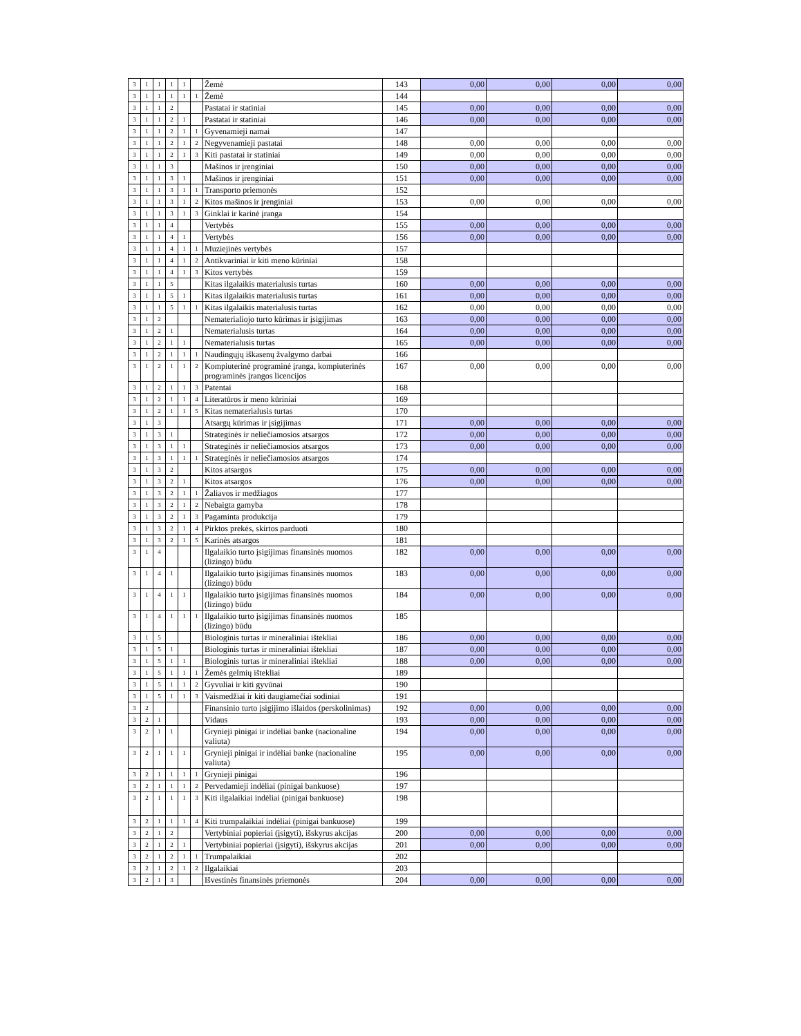| 3 | 1 | 1 | 1 | 1 | | Žemė | 143 | 0,00 | 0,00 | 0,00 | 0,00 |
| 3 | 1 | 1 | 1 | 1 | 1 | Žemė | 144 | | | | |
| 3 | 1 | 1 | 2 | | | Pastatai ir statiniai | 145 | 0,00 | 0,00 | 0,00 | 0,00 |
| 3 | 1 | 1 | 2 | 1 | | Pastatai ir statiniai | 146 | 0,00 | 0,00 | 0,00 | 0,00 |
| 3 | 1 | 1 | 2 | 1 | 1 | Gyvenamieji namai | 147 | | | | |
| 3 | 1 | 1 | 2 | 1 | 2 | Negyvenamieji pastatai | 148 | 0,00 | 0,00 | 0,00 | 0,00 |
| 3 | 1 | 1 | 2 | 1 | 3 | Kiti pastatai ir statiniai | 149 | 0,00 | 0,00 | 0,00 | 0,00 |
| 3 | 1 | 1 | 3 | | | Mašinos ir įrenginiai | 150 | 0,00 | 0,00 | 0,00 | 0,00 |
| 3 | 1 | 1 | 3 | 1 | | Mašinos ir įrenginiai | 151 | 0,00 | 0,00 | 0,00 | 0,00 |
| 3 | 1 | 1 | 3 | 1 | 1 | Transporto priemonės | 152 | | | | |
| 3 | 1 | 1 | 3 | 1 | 2 | Kitos mašinos ir įrenginiai | 153 | 0,00 | 0,00 | 0,00 | 0,00 |
| 3 | 1 | 1 | 3 | 1 | 3 | Ginklai ir karinė įranga | 154 | | | | |
| 3 | 1 | 1 | 4 | | | Vertybės | 155 | 0,00 | 0,00 | 0,00 | 0,00 |
| 3 | 1 | 1 | 4 | 1 | | Vertybės | 156 | 0,00 | 0,00 | 0,00 | 0,00 |
| 3 | 1 | 1 | 4 | 1 | 1 | Muziejinės vertybės | 157 | | | | |
| 3 | 1 | 1 | 4 | 1 | 2 | Antikvariniai ir kiti meno kūriniai | 158 | | | | |
| 3 | 1 | 1 | 4 | 1 | 3 | Kitos vertybės | 159 | | | | |
| 3 | 1 | 1 | 5 | | | Kitas ilgalaikis materialusis turtas | 160 | 0,00 | 0,00 | 0,00 | 0,00 |
| 3 | 1 | 1 | 5 | 1 | | Kitas ilgalaikis materialusis turtas | 161 | 0,00 | 0,00 | 0,00 | 0,00 |
| 3 | 1 | 1 | 5 | 1 | 1 | Kitas ilgalaikis materialusis turtas | 162 | 0,00 | 0,00 | 0,00 | 0,00 |
| 3 | 1 | 2 | | | | Nematerialiojo turto kūrimas ir įsigijimas | 163 | 0,00 | 0,00 | 0,00 | 0,00 |
| 3 | 1 | 2 | 1 | | | Nematerialusis turtas | 164 | 0,00 | 0,00 | 0,00 | 0,00 |
| 3 | 1 | 2 | 1 | 1 | | Nematerialusis turtas | 165 | 0,00 | 0,00 | 0,00 | 0,00 |
| 3 | 1 | 2 | 1 | 1 | 1 | Naudingųjų iškasenų žvalgymo darbai | 166 | | | | |
| 3 | 1 | 2 | 1 | 1 | 2 | Kompiuterinė programinė įranga, kompiuterinės programinės įrangos licencijos | 167 | 0,00 | 0,00 | 0,00 | 0,00 |
| 3 | 1 | 2 | 1 | 1 | 3 | Patentai | 168 | | | | |
| 3 | 1 | 2 | 1 | 1 | 4 | Literatūros ir meno kūriniai | 169 | | | | |
| 3 | 1 | 2 | 1 | 1 | 5 | Kitas nematerialusis turtas | 170 | | | | |
| 3 | 1 | 3 | | | | Atsargų kūrimas ir įsigijimas | 171 | 0,00 | 0,00 | 0,00 | 0,00 |
| 3 | 1 | 3 | 1 | | | Strateginės ir neliečiamosios atsargos | 172 | 0,00 | 0,00 | 0,00 | 0,00 |
| 3 | 1 | 3 | 1 | 1 | | Strateginės ir neliečiamosios atsargos | 173 | 0,00 | 0,00 | 0,00 | 0,00 |
| 3 | 1 | 3 | 1 | 1 | 1 | Strateginės ir neliečiamosios atsargos | 174 | | | | |
| 3 | 1 | 3 | 2 | | | Kitos atsargos | 175 | 0,00 | 0,00 | 0,00 | 0,00 |
| 3 | 1 | 3 | 2 | 1 | | Kitos atsargos | 176 | 0,00 | 0,00 | 0,00 | 0,00 |
| 3 | 1 | 3 | 2 | 1 | 1 | Žaliavos ir medžiagos | 177 | | | | |
| 3 | 1 | 3 | 2 | 1 | 2 | Nebaigta gamyba | 178 | | | | |
| 3 | 1 | 3 | 2 | 1 | 3 | Pagaminta produkcija | 179 | | | | |
| 3 | 1 | 3 | 2 | 1 | 4 | Pirktos prekės, skirtos parduoti | 180 | | | | |
| 3 | 1 | 3 | 2 | 1 | 5 | Karinės atsargos | 181 | | | | |
| 3 | 1 | 4 | | | | Ilgalaikio turto įsigijimas finansinės nuomos (lizingo) būdu | 182 | 0,00 | 0,00 | 0,00 | 0,00 |
| 3 | 1 | 4 | 1 | | | Ilgalaikio turto įsigijimas finansinės nuomos (lizingo) būdu | 183 | 0,00 | 0,00 | 0,00 | 0,00 |
| 3 | 1 | 4 | 1 | 1 | | Ilgalaikio turto įsigijimas finansinės nuomos (lizingo) būdu | 184 | 0,00 | 0,00 | 0,00 | 0,00 |
| 3 | 1 | 4 | 1 | 1 | 1 | Ilgalaikio turto įsigijimas finansinės nuomos (lizingo) būdu | 185 | | | | |
| 3 | 1 | 5 | | | | Biologinis turtas ir mineraliniai ištekliai | 186 | 0,00 | 0,00 | 0,00 | 0,00 |
| 3 | 1 | 5 | 1 | | | Biologinis turtas ir mineraliniai ištekliai | 187 | 0,00 | 0,00 | 0,00 | 0,00 |
| 3 | 1 | 5 | 1 | 1 | | Biologinis turtas ir mineraliniai ištekliai | 188 | 0,00 | 0,00 | 0,00 | 0,00 |
| 3 | 1 | 5 | 1 | 1 | 1 | Žemės gelmių ištekliai | 189 | | | | |
| 3 | 1 | 5 | 1 | 1 | 2 | Gyvuliai ir kiti gyvūnai | 190 | | | | |
| 3 | 1 | 5 | 1 | 1 | 3 | Vaismedžiai ir kiti daugiamečiai sodiniai | 191 | | | | |
| 3 | 2 | | | | | Finansinio turto įsigijimo išlaidos (perskolinimas) | 192 | 0,00 | 0,00 | 0,00 | 0,00 |
| 3 | 2 | 1 | | | | Vidaus | 193 | 0,00 | 0,00 | 0,00 | 0,00 |
| 3 | 2 | 1 | 1 | | | Grynieji pinigai ir indėliai banke (nacionaline valiuta) | 194 | 0,00 | 0,00 | 0,00 | 0,00 |
| 3 | 2 | 1 | 1 | 1 | | Grynieji pinigai ir indėliai banke (nacionaline valiuta) | 195 | 0,00 | 0,00 | 0,00 | 0,00 |
| 3 | 2 | 1 | 1 | 1 | 1 | Grynieji pinigai | 196 | | | | |
| 3 | 2 | 1 | 1 | 1 | 2 | Pervedamieji indėliai (pinigai bankuose) | 197 | | | | |
| 3 | 2 | 1 | 1 | 1 | 3 | Kiti ilgalaikiai indėliai (pinigai bankuose) | 198 | | | | |
| 3 | 2 | 1 | 1 | 1 | 4 | Kiti trumpalaikiai indėliai (pinigai bankuose) | 199 | | | | |
| 3 | 2 | 1 | 2 | | | Vertybiniai popieriai (įsigyti), išskyrus akcijas | 200 | 0,00 | 0,00 | 0,00 | 0,00 |
| 3 | 2 | 1 | 2 | 1 | | Vertybiniai popieriai (įsigyti), išskyrus akcijas | 201 | 0,00 | 0,00 | 0,00 | 0,00 |
| 3 | 2 | 1 | 2 | 1 | 1 | Trumpalaikiai | 202 | | | | |
| 3 | 2 | 1 | 2 | 1 | 2 | Ilgalaikiai | 203 | | | | |
| 3 | 2 | 1 | 3 | | | Išvestinės finansinės priemonės | 204 | 0,00 | 0,00 | 0,00 | 0,00 |